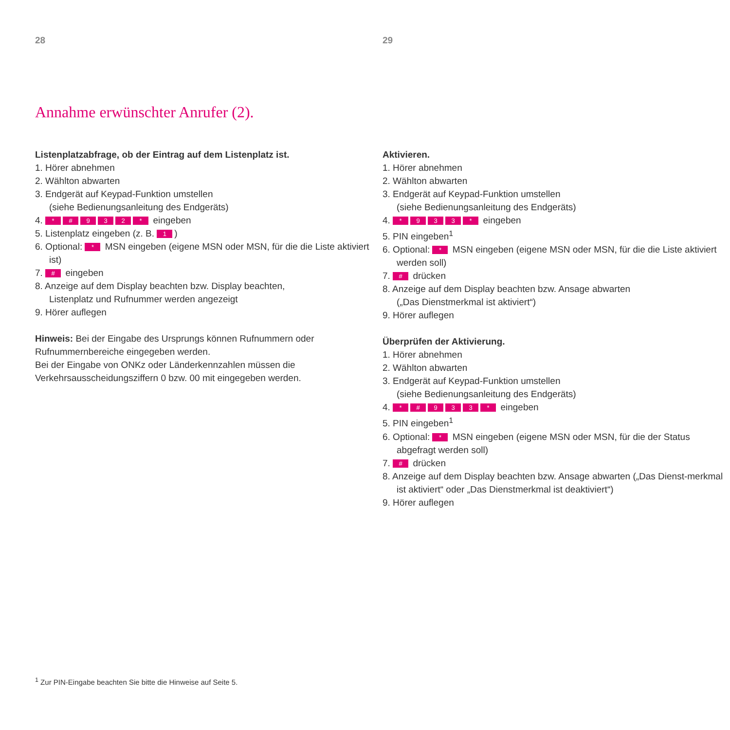28
Annahme erwünschter Anrufer (2).
Listenplatzabfrage, ob der Eintrag auf dem Listenplatz ist.
1. Hörer abnehmen
2. Wählton abwarten
3. Endgerät auf Keypad-Funktion umstellen
(siehe Bedienungsanleitung des Endgeräts)
4. * # 932 * eingeben
5. Listenplatz eingeben (z. B. 1)
6. Optional: * MSN eingeben (eigene MSN oder MSN, für die die Liste aktiviert ist)
7. # eingeben
8. Anzeige auf dem Display beachten bzw. Display beachten,
Listenplatz und Rufnummer werden angezeigt
9. Hörer auflegen
Hinweis: Bei der Eingabe des Ursprungs können Rufnummern oder
Rufnummernbereiche eingegeben werden.
Bei der Eingabe von ONKz oder Länderkennzahlen müssen die
Verkehrsausscheidungsziffern 0 bzw. 00 mit eingegeben werden.
29
Aktivieren.
1. Hörer abnehmen
2. Wählton abwarten
3. Endgerät auf Keypad-Funktion umstellen
(siehe Bedienungsanleitung des Endgeräts)
4. * 933 * eingeben
5. PIN eingeben<sup>1</sup>
6. Optional: * MSN eingeben (eigene MSN oder MSN, für die die Liste aktiviert werden soll)
7. # drücken
8. Anzeige auf dem Display beachten bzw. Ansage abwarten
(„Das Dienstmerkmal ist aktiviert“)
9. Hörer auflegen
Überprüfen der Aktivierung.
1. Hörer abnehmen
2. Wählton abwarten
3. Endgerät auf Keypad-Funktion umstellen
(siehe Bedienungsanleitung des Endgeräts)
4. * # 933 * eingeben
5. PIN eingeben<sup>1</sup>
6. Optional: * MSN eingeben (eigene MSN oder MSN, für die der Status abgefragt werden soll)
7. # drücken
8. Anzeige auf dem Display beachten bzw. Ansage abwarten („Das Dienst-merkmal ist aktiviert“ oder „Das Dienstmerkmal ist deaktiviert“)
9. Hörer auflegen
<sup>1</sup> Zur PIN-Eingabe beachten Sie bitte die Hinweise auf Seite 5.